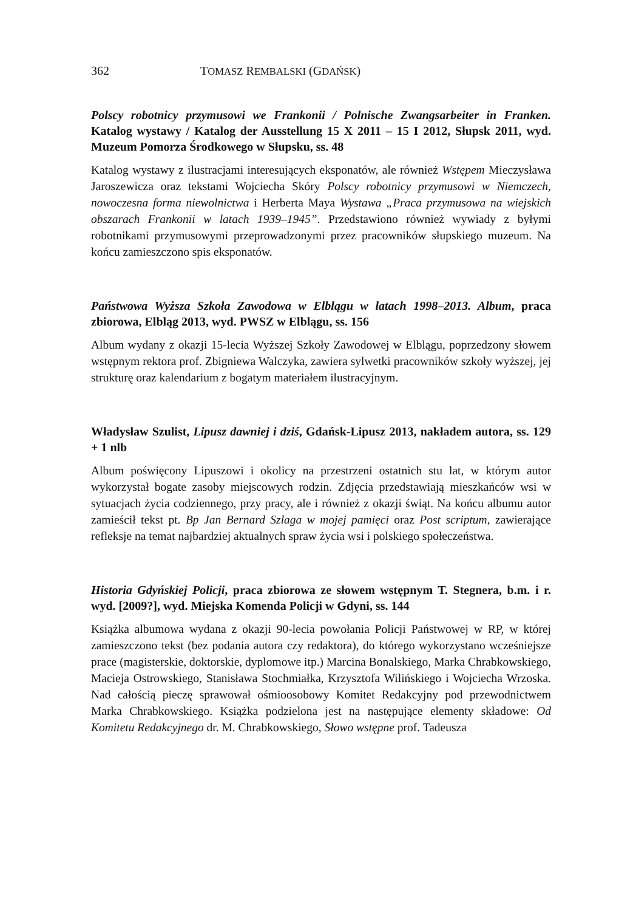362 TOMASZ REMBALSKI (GDAŃSK)
Polscy robotnicy przymusowi we Frankonii / Polnische Zwangsarbeiter in Franken. Katalog wystawy / Katalog der Ausstellung 15 X 2011 – 15 I 2012, Słupsk 2011, wyd. Muzeum Pomorza Środkowego w Słupsku, ss. 48
Katalog wystawy z ilustracjami interesujących eksponatów, ale również Wstępem Mieczysława Jaroszewicza oraz tekstami Wojciecha Skóry Polscy robotnicy przymusowi w Niemczech, nowoczesna forma niewolnictwa i Herberta Maya Wystawa „Praca przymusowa na wiejskich obszarach Frankonii w latach 1939–1945”. Przedstawiono również wywiady z byłymi robotnikami przymusowymi przeprowadzonymi przez pracowników słupskiego muzeum. Na końcu zamieszczono spis eksponatów.
Państwowa Wyższa Szkoła Zawodowa w Elblągu w latach 1998–2013. Album, praca zbiorowa, Elbląg 2013, wyd. PWSZ w Elblągu, ss. 156
Album wydany z okazji 15-lecia Wyższej Szkoły Zawodowej w Elblągu, poprzedzony słowem wstępnym rektora prof. Zbigniewa Walczyka, zawiera sylwetki pracowników szkoły wyższej, jej strukturę oraz kalendarium z bogatym materiałem ilustracyjnym.
Władysław Szulist, Lipusz dawniej i dziś, Gdańsk-Lipusz 2013, nakładem autora, ss. 129 + 1 nlb
Album poświęcony Lipuszowi i okolicy na przestrzeni ostatnich stu lat, w którym autor wykorzystał bogate zasoby miejscowych rodzin. Zdjęcia przedstawiają mieszkańców wsi w sytuacjach życia codziennego, przy pracy, ale i również z okazji świąt. Na końcu albumu autor zamieścił tekst pt. Bp Jan Bernard Szlaga w mojej pamięci oraz Post scriptum, zawierające refleksje na temat najbardziej aktualnych spraw życia wsi i polskiego społeczeństwa.
Historia Gdyńskiej Policji, praca zbiorowa ze słowem wstępnym T. Stegnera, b.m. i r. wyd. [2009?], wyd. Miejska Komenda Policji w Gdyni, ss. 144
Książka albumowa wydana z okazji 90-lecia powołania Policji Państwowej w RP, w której zamieszczono tekst (bez podania autora czy redaktora), do którego wykorzystano wcześniejsze prace (magisterskie, doktorskie, dyplomowe itp.) Marcina Bonalskiego, Marka Chrabkowskiego, Macieja Ostrowskiego, Stanisława Stochmiałka, Krzysztofa Wilińskiego i Wojciecha Wrzoska. Nad całością pieczę sprawował ośmioosobowy Komitet Redakcyjny pod przewodnictwem Marka Chrabkowskiego. Książka podzielona jest na następujące elementy składowe: Od Komitetu Redakcyjnego dr. M. Chrabkowskiego, Słowo wstępne prof. Tadeusza